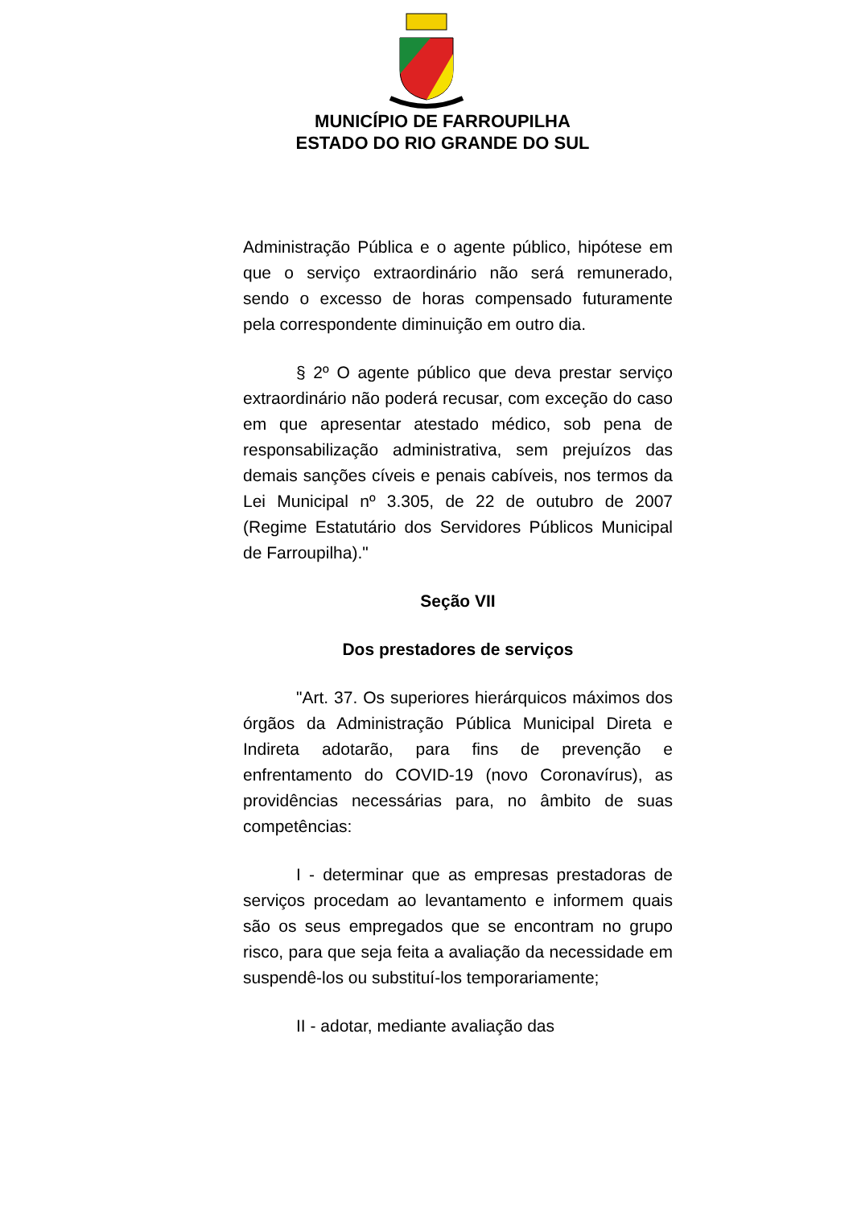MUNICÍPIO DE FARROUPILHA
ESTADO DO RIO GRANDE DO SUL
Administração Pública e o agente público, hipótese em que o serviço extraordinário não será remunerado, sendo o excesso de horas compensado futuramente pela correspondente diminuição em outro dia.
§ 2º O agente público que deva prestar serviço extraordinário não poderá recusar, com exceção do caso em que apresentar atestado médico, sob pena de responsabilização administrativa, sem prejuízos das demais sanções cíveis e penais cabíveis, nos termos da Lei Municipal nº 3.305, de 22 de outubro de 2007 (Regime Estatutário dos Servidores Públicos Municipal de Farroupilha)."
Seção VII
Dos prestadores de serviços
"Art. 37. Os superiores hierárquicos máximos dos órgãos da Administração Pública Municipal Direta e Indireta adotarão, para fins de prevenção e enfrentamento do COVID-19 (novo Coronavírus), as providências necessárias para, no âmbito de suas competências:
I - determinar que as empresas prestadoras de serviços procedam ao levantamento e informem quais são os seus empregados que se encontram no grupo risco, para que seja feita a avaliação da necessidade em suspendê-los ou substituí-los temporariamente;
II - adotar, mediante avaliação das